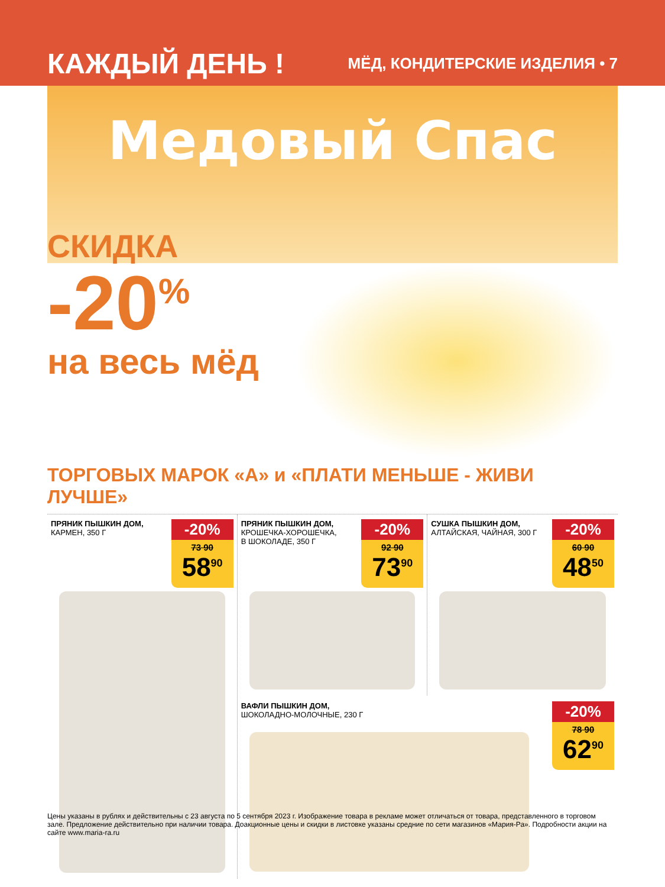КАЖДЫЙ ДЕНЬ !
МЁД, КОНДИТЕРСКИЕ ИЗДЕЛИЯ • 7
Медовый Спас
СКИДКА
-20<sup>%</sup>
на весь мёд
ТОРГОВЫХ МАРОК «А» и «ПЛАТИ МЕНЬШЕ - ЖИВИ ЛУЧШЕ»
ПРЯНИК ПЫШКИН ДОМ,
КАРМЕН, 350 Г
-20%
73 90
58<sup>90</sup>
ПРЯНИК ПЫШКИН ДОМ,
КРОШЕЧКА-ХОРОШЕЧКА,
В ШОКОЛАДЕ, 350 Г
-20%
92 90
73<sup>90</sup>
СУШКА ПЫШКИН ДОМ,
АЛТАЙСКАЯ, ЧАЙНАЯ, 300 Г
-20%
60 90
48<sup>50</sup>
ВАФЛИ ПЫШКИН ДОМ,
ШОКОЛАДНО-МОЛОЧНЫЕ, 230 Г
-20%
78 90
62<sup>90</sup>
Цены указаны в рублях и действительны с 23 августа по 5 сентября 2023 г. Изображение товара в рекламе может отличаться от товара, представленного в торговом зале. Предложение действительно при наличии товара. Доакционные цены и скидки в листовке указаны средние по сети магазинов «Мария-Ра». Подробности акции на сайте www.maria-ra.ru